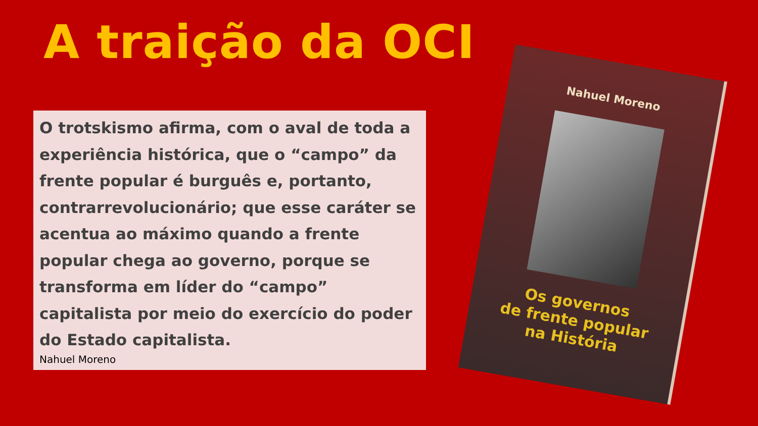A traição da OCI
O trotskismo afirma, com o aval de toda a experiência histórica, que o “campo” da frente popular é burguês e, portanto, contrarrevolucionário; que esse caráter se acentua ao máximo quando a frente popular chega ao governo, porque se transforma em líder do “campo” capitalista por meio do exercício do poder do Estado capitalista.
Nahuel Moreno
Nahuel Moreno
Os governos
de frente popular
na História